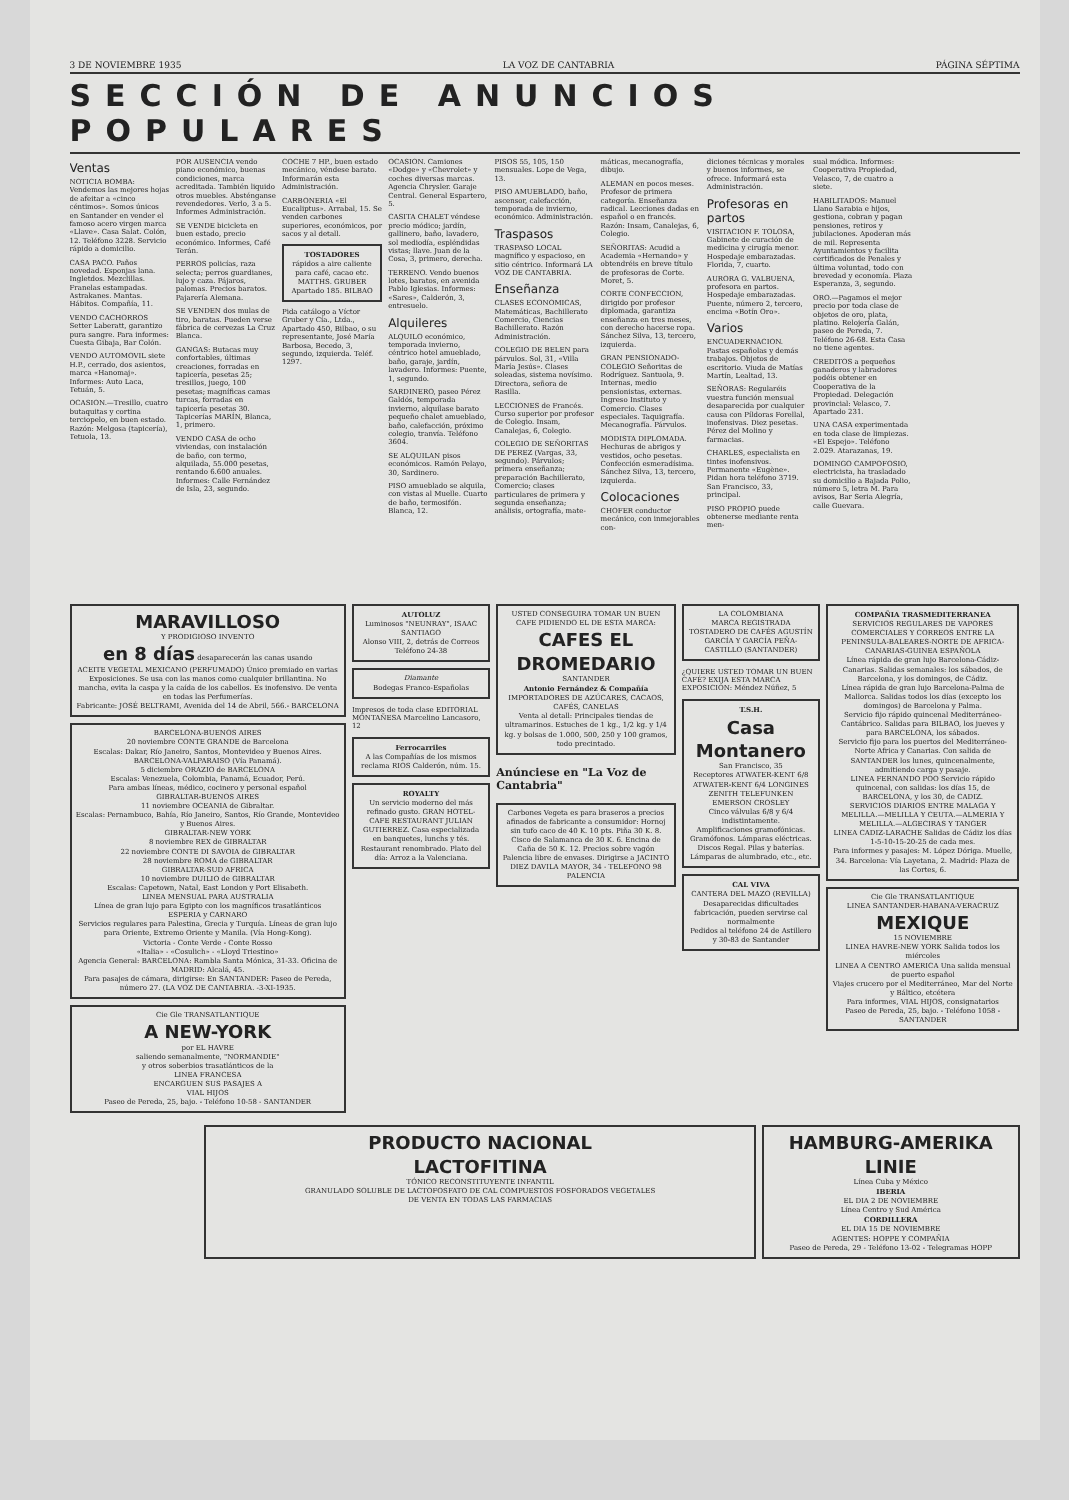3 DE NOVIEMBRE 1935 LA VOZ DE CANTABRIA PÁGINA SÉPTIMA
SECCIÓN DE ANUNCIOS POPULARES
Ventas
NOTICIA BOMBA: Vendemos las mejores hojas de afeitar a «cinco céntimos». Somos únicos en Santander en vender el famoso acero virgen marca «Llave». Casa Salat. Colón, 12. Teléfono 3228. Servicio rápido a domicilio.
CASA PACO. Paños novedad. Esponjas lana. Ingletdos. Mezclillas. Franelas estampadas. Astrakanes. Mantas. Hábitos. Compañía, 11.
VENDO CACHORROS Setter Laberatt, garantizo pura sangre. Para informes: Cuesta Gibaja, Bar Colón.
VENDO AUTOMOVIL siete H.P., cerrado, dos asientos, marca «Hanomaj». Informes: Auto Laca, Tetuán, 5.
OCASION.—Tresillo, cuatro butaquitas y cortina terciopelo, en buen estado. Razón: Melgosa (tapicería), Tetuola, 13.
POR AUSENCIA vendo piano económico, buenas condiciones, marca acreditada. También liquido otros muebles. Absténganse revendedores. Verlo, 3 a 5. Informes Administración.
SE VENDE bicicleta en buen estado, precio económico. Informes, Café Terán.
PERROS policías, raza selecta; perros guardianes, lujo y caza. Pájaros, palomas. Precios baratos. Pajarería Alemana.
SE VENDEN dos mulas de tiro, baratas. Pueden verse fábrica de cervezas La Cruz Blanca.
GANGAS: Butacas muy confortables, últimas creaciones, forradas en tapicería, pesetas 25; tresillos, juego, 100 pesetas; magníficas camas turcas, forradas en tapicería pesetas 30. Tapicerías MARÍN, Blanca, 1, primero.
VENDO CASA de ocho viviendas, con instalación de baño, con termo, alquilada, 55.000 pesetas, rentando 6.600 anuales. Informes: Calle Fernández de Isla, 23, segundo.
COCHE 7 HP., buen estado mecánico, véndese barato. Informarán esta Administración.
CARBONERIA «El Eucaliptus». Arrabal, 15. Se venden carbones superiores, económicos, por sacos y al detall.
TOSTADORES
rápidos a aire caliente para café, cacao etc.
MATTHS. GRUBER Apartado 185. BILBAO
Pida catálogo a Víctor Gruber y Cía., Ltda., Apartado 450, Bilbao, o su representante, José María Barbosa, Becedo, 3, segundo, izquierda. Teléf. 1297.
OCASION. Camiones «Dodge» y «Chevrolet» y coches diversas marcas. Agencia Chrysler. Garaje Central. General Espartero, 5.
CASITA CHALET véndese precio módico; jardín, gallinero, baño, lavadero, sol mediodía, espléndidas vistas; llave. Juan de la Cosa, 3, primero, derecha.
TERRENO. Vendo buenos lotes, baratos, en avenida Pablo Iglesias. Informes: «Sares», Calderón, 3, entresuelo.
Alquileres
ALQUILO económico, temporada invierno, céntrico hotel amueblado, baño, garaje, jardín, lavadero. Informes: Puente, 1, segundo.
SARDINERO, paseo Pérez Galdós, temporada invierno, alquílase barato pequeño chalet amueblado, baño, calefacción, próximo colegio, tranvía. Teléfono 3604.
SE ALQUILAN pisos económicos. Ramón Pelayo, 30, Sardinero.
PISO amueblado se alquila, con vistas al Muelle. Cuarto de baño, termosifón. Blanca, 12.
PISOS 55, 105, 150 mensuales. Lope de Vega, 13.
PISO AMUEBLADO, baño, ascensor, calefacción, temporada de invierno, económico. Administración.
Traspasos
TRASPASO LOCAL magnífico y espacioso, en sitio céntrico. Informará LA VOZ DE CANTABRIA.
Enseñanza
CLASES ECONOMICAS, Matemáticas, Bachillerato Comercio, Ciencias Bachillerato. Razón Administración.
COLEGIO DE BELEN para párvulos. Sol, 31, «Villa María Jesús». Clases soleadas, sistema novísimo. Directora, señora de Rasilla.
LECCIONES de Francés. Curso superior por profesor de Colegio. Insam, Canalejas, 6, Colegio.
COLEGIO DE SEÑORITAS DE PEREZ (Vargas, 33, segundo). Párvulos; primera enseñanza; preparación Bachillerato, Comercio; clases particulares de primera y segunda enseñanza; análisis, ortografía, mate-
máticas, mecanografía, dibujo.
ALEMAN en pocos meses. Profesor de primera categoría. Enseñanza radical. Lecciones dadas en español o en francés. Razón: Insam, Canalejas, 6, Colegio.
SEÑORITAS: Acudid a Academia «Hernando» y obtendréis en breve título de profesoras de Corte. Moret, 5.
CORTE CONFECCION, dirigido por profesor diplomada, garantiza enseñanza en tres meses, con derecho hacerse ropa. Sánchez Silva, 13, tercero, izquierda.
GRAN PENSIONADO-COLEGIO Señoritas de Rodríguez. Santuola, 9. Internas, medio pensionistas, externas. Ingreso Instituto y Comercio. Clases especiales. Taquigrafía. Mecanografía. Párvulos.
MODISTA DIPLOMADA. Hechuras de abrigos y vestidos, ocho pesetas. Confección esmeradísima. Sánchez Silva, 13, tercero, izquierda.
Colocaciones
CHOFER conductor mecánico, con inmejorables con-
diciones técnicas y morales y buenos informes, se ofrece. Informará esta Administración.
Profesoras en partos
VISITACION F. TOLOSA, Gabinete de curación de medicina y cirugía menor. Hospedaje embarazadas. Florida, 7, cuarto.
AURORA G. VALBUENA, profesora en partos. Hospedaje embarazadas. Puente, número 2, tercero, encima «Botín Oro».
Varios
ENCUADERNACION. Pastas españolas y demás trabajos. Objetos de escritorio. Viuda de Matías Martín, Lealtad, 13.
SEÑORAS: Regularéis vuestra función mensual desaparecida por cualquier causa con Píldoras Forellal, inofensivas. Diez pesetas. Pérez del Molino y farmacias.
CHARLES, especialista en tintes inofensivos. Permanente «Eugène». Pidan hora teléfono 3719. San Francisco, 33, principal.
PISO PROPIO puede obtenerse mediante renta men-
sual módica. Informes: Cooperativa Propiedad, Velasco, 7, de cuatro a siete.
HABILITADOS: Manuel Llano Sarabia e hijos, gestiona, cobran y pagan pensiones, retiros y jubilaciones. Apoderan más de mil. Representa Ayuntamientos y facilita certificados de Penales y última voluntad, todo con brevedad y economía. Plaza Esperanza, 3, segundo.
ORO.—Pagamos el mejor precio por toda clase de objetos de oro, plata, platino. Relojería Galán, paseo de Pereda, 7. Teléfono 26-68. Esta Casa no tiene agentes.
CREDITOS a pequeños ganaderos y labradores podéis obtener en Cooperativa de la Propiedad. Delegación provincial: Velasco, 7. Apartado 231.
UNA CASA experimentada en toda clase de limpiezas. «El Espejo». Teléfono 2.029. Atarazanas, 19.
DOMINGO CAMPOFOSIO, electricista, ha trasladado su domicilio a Bajada Polio, número 5, letra M. Para avisos, Bar Seria Alegría, calle Guevara.
MARAVILLOSO
Y PRODIGIOSO INVENTO
en 8 días desaparecerán las canas usando
ACEITE VEGETAL MEXICANO (PERFUMADO) Único premiado en varias Exposiciones. Se usa con las manos como cualquier brillantina. No mancha, evita la caspa y la caída de los cabellos. Es inofensivo. De venta en todas las Perfumerías.
Fabricante: JOSÉ BELTRAMI, Avenida del 14 de Abril, 566.- BARCELONA
BARCELONA-BUENOS AIRES
20 noviembre CONTE GRANDE de Barcelona
Escalas: Dakar, Río Janeiro, Santos, Montevideo y Buenos Aires.
BARCELONA-VALPARAISO (Vía Panamá).
5 diciembre ORAZIO de BARCELONA
Escalas: Venezuela, Colombia, Panamá, Ecuador, Perú.
Para ambas líneas, médico, cocinero y personal español
GIBRALTAR-BUENOS AIRES
11 noviembre OCEANIA de Gibraltar.
Escalas: Pernambuco, Bahía, Río Janeiro, Santos, Río Grande, Montevideo y Buenos Aires.
GIBRALTAR-NEW YORK
8 noviembre REX de GIBRALTAR
22 noviembre CONTE DI SAVOIA de GIBRALTAR
28 noviembre ROMA de GIBRALTAR
GIBRALTAR-SUD AFRICA
10 noviembre DUILIO de GIBRALTAR
Escalas: Capetown, Natal, East London y Port Elisabeth.
LINEA MENSUAL PARA AUSTRALIA
Línea de gran lujo para Egipto con los magníficos trasatlánticos
ESPERIA y CARNARO
Servicios regulares para Palestina, Grecia y Turquía. Líneas de gran lujo para Oriente, Extremo Oriente y Manila. (Vía Hong-Kong).
Victoria - Conte Verde - Conte Rosso
«Italia» - «Cosulich» - «Lloyd Triestino»
Agencia General: BARCELONA: Rambla Santa Mónica, 31-33. Oficina de MADRID: Alcalá, 45.
Para pasajes de cámara, dirigirse: En SANTANDER: Paseo de Pereda, número 27. (LA VOZ DE CANTABRIA. -3-XI-1935.
Cie Gle TRANSATLANTIQUE
A NEW-YORK
por EL HAVRE
saliendo semanalmente, "NORMANDIE"
y otros soberbios trasatlánticos de la
LINEA FRANCESA
ENCARGUEN SUS PASAJES A
VIAL HIJOS
Paseo de Pereda, 25, bajo. - Teléfono 10-58 - SANTANDER
AUTOLUZ
Luminosos "NEUNRAY", ISAAC SANTIAGO
Alonso VIII, 2, detrás de Correos
Teléfono 24-38
Diamante
Bodegas Franco-Españolas
Impresos de toda clase EDITORIAL MONTAÑESA Marcelino Lancasoro, 12
Ferrocarriles
A las Compañías de los mismos reclama RIOS Calderón, núm. 15.
ROYALTY
Un servicio moderno del más refinado gusto. GRAN HOTEL-CAFE RESTAURANT JULIAN GUTIERREZ. Casa especializada en banquetes, lunchs y tés. Restaurant renombrado. Plato del día: Arroz a la Valenciana.
USTED CONSEGUIRA TOMAR UN BUEN CAFE PIDIENDO EL DE ESTA MARCA:
CAFES EL DROMEDARIO
SANTANDER
Antonio Fernández & Compañía
IMPORTADORES DE AZÚCARES, CACAOS, CAFÉS, CANELAS
Venta al detall: Principales tiendas de ultramarinos. Estuches de 1 kg., 1/2 kg. y 1/4 kg. y bolsas de 1.000, 500, 250 y 100 gramos, todo precintado.
Anúnciese en "La Voz de Cantabria"
Carbones Vegeta es para braseros a precios afinados de fabricante a consumidor: Hornoj sin tufo caco de 40 K. 10 pts. Piña 30 K. 8. Cisco de Salamanca de 30 K. 6. Encina de Caña de 50 K. 12. Precios sobre vagón Palencia libre de envases. Dirigirse a JACINTO DIEZ DAVILA MAYOR, 34 - TELEFONO 98 PALENCIA
LA COLOMBIANA
MARCA REGISTRADA
TOSTADERO DE CAFÉS AGUSTÍN GARCÍA Y GARCÍA PEÑA-CASTILLO (SANTANDER)
¿QUIERE USTED TOMAR UN BUEN CAFÉ? EXIJA ESTA MARCA
EXPOSICION: Méndez Núñez, 5
T.S.H.
Casa Montanero
San Francisco, 35
Receptores ATWATER-KENT 6/8 ATWATER-KENT 6/4 LONGINES ZENITH TELEFUNKEN EMERSON CROSLEY
Cinco válvulas 6/8 y 6/4 indistintamente.
Amplificaciones gramofónicas. Gramófonos. Lámparas eléctricas. Discos Regal. Pilas y baterías. Lámparas de alumbrado, etc., etc.
CAL VIVA
CANTERA DEL MAZO (REVILLA)
Desaparecidas dificultades fabricación, pueden servirse cal normalmente
Pedidos al teléfono 24 de Astillero y 30-83 de Santander
COMPAÑIA TRASMEDITERRANEA
SERVICIOS REGULARES DE VAPORES COMERCIALES Y CORREOS ENTRE LA PENINSULA-BALEARES-NORTE DE AFRICA-CANARIAS-GUINEA ESPAÑOLA
Línea rápida de gran lujo Barcelona-Cádiz-Canarias. Salidas semanales: los sábados, de Barcelona, y los domingos, de Cádiz.
Línea rápida de gran lujo Barcelona-Palma de Mallorca. Salidas todos los días (excepto los domingos) de Barcelona y Palma.
Servicio fijo rápido quincenal Mediterráneo-Cantábrico. Salidas para BILBAO, los jueves y para BARCELONA, los sábados.
Servicio fijo para los puertos del Mediterráneo-Norte Africa y Canarias. Con salida de SANTANDER los lunes, quincenalmente, admitiendo carga y pasaje.
LINEA FERNANDO POO Servicio rápido quincenal, con salidas: los días 15, de BARCELONA, y los 30, de CADIZ.
SERVICIOS DIARIOS ENTRE MALAGA Y MELILLA.—MELILLA Y CEUTA.—ALMERIA Y MELILLA.—ALGECIRAS Y TANGER
LINEA CADIZ-LARACHE Salidas de Cádiz los días 1-5-10-15-20-25 de cada mes.
Para informes y pasajes: M. López Dóriga. Muelle, 34. Barcelona: Vía Layetana, 2. Madrid: Plaza de las Cortes, 6.
Cie Gle TRANSATLANTIQUE
LINEA SANTANDER-HABANA-VERACRUZ
MEXIQUE
15 NOVIEMBRE
LINEA HAVRE-NEW YORK Salida todos los miércoles
LINEA A CENTRO AMERICA Una salida mensual de puerto español
Viajes crucero por el Mediterráneo, Mar del Norte y Báltico, etcétera
Para informes, VIAL HIJOS, consignatarios
Paseo de Pereda, 25, bajo. - Teléfono 1058 - SANTANDER
PRODUCTO NACIONAL
LACTOFITINA
TÓNICO RECONSTITUYENTE INFANTIL
GRANULADO SOLUBLE DE LACTOFOSFATO DE CAL COMPUESTOS FOSFORADOS VEGETALES
DE VENTA EN TODAS LAS FARMACIAS
HAMBURG-AMERIKA LINIE
Línea Cuba y México
IBERIA
EL DIA 2 DE NOVIEMBRE
Línea Centro y Sud América
CORDILLERA
EL DIA 15 DE NOVIEMBRE
AGENTES: HOPPE Y COMPAÑIA
Paseo de Pereda, 29 - Teléfono 13-02 - Telegramas HOPP